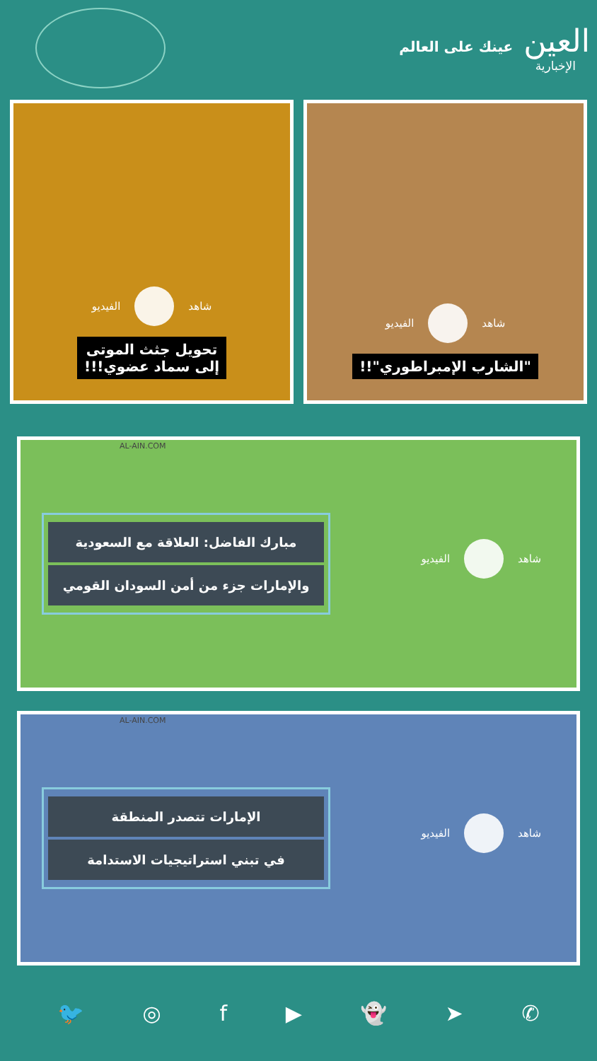العين عينك على العالم
الإخبارية
شاهد الفيديو
"الشارب الإمبراطوري"!!
شاهد الفيديو
تحويل جثث الموتى
إلى سماد عضوي!!!
AL-AIN.COM
شاهد الفيديو
مبارك الفاضل: العلاقة مع السعودية
والإمارات جزء من أمن السودان القومي
AL-AIN.COM
شاهد الفيديو
الإمارات تتصدر المنطقة
في تبني استراتيجيات الاستدامة
🐦 ◎ f ▶ 👻 ➤ ✆